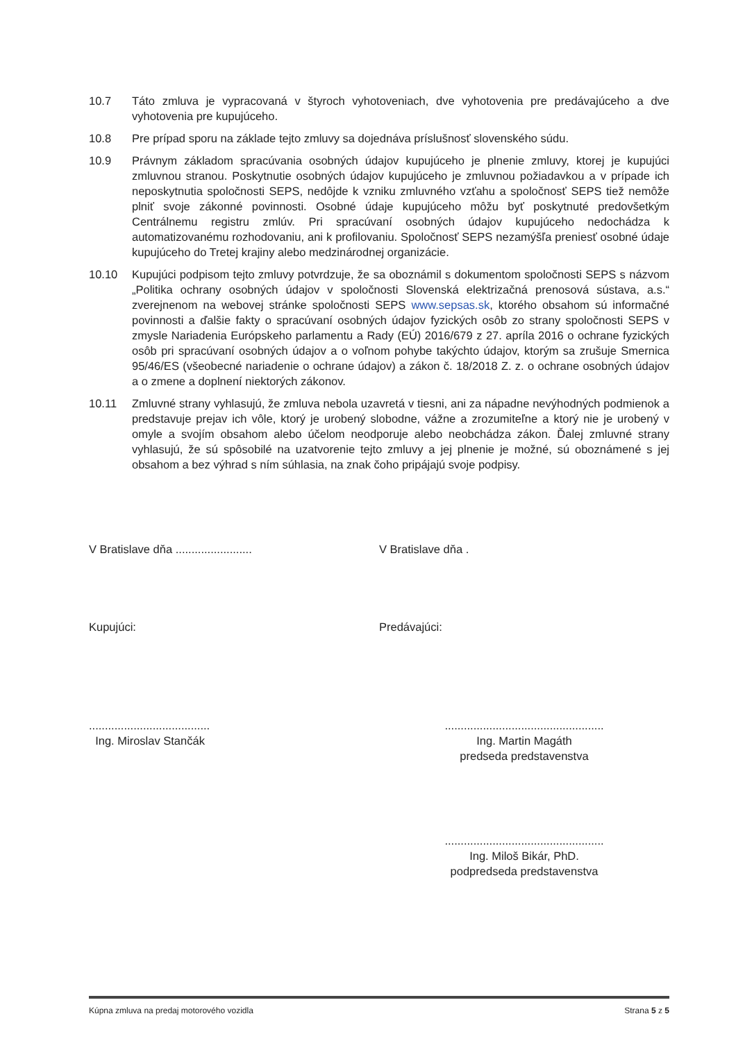10.7 Táto zmluva je vypracovaná v štyroch vyhotoveniach, dve vyhotovenia pre predávajúceho a dve vyhotovenia pre kupujúceho.
10.8 Pre prípad sporu na základe tejto zmluvy sa dojednáva príslušnosť slovenského súdu.
10.9 Právnym základom spracúvania osobných údajov kupujúceho je plnenie zmluvy, ktorej je kupujúci zmluvnou stranou. Poskytnutie osobných údajov kupujúceho je zmluvnou požiadavkou a v prípade ich neposkytnutia spoločnosti SEPS, nedôjde k vzniku zmluvného vzťahu a spoločnosť SEPS tiež nemôže plniť svoje zákonné povinnosti. Osobné údaje kupujúceho môžu byť poskytnuté predovšetkým Centrálnemu registru zmlúv. Pri spracúvaní osobných údajov kupujúceho nedochádza k automatizovanému rozhodovaniu, ani k profilovaniu. Spoločnosť SEPS nezamýšľa preniesť osobné údaje kupujúceho do Tretej krajiny alebo medzinárodnej organizácie.
10.10 Kupujúci podpisom tejto zmluvy potvrdzuje, že sa oboznámil s dokumentom spoločnosti SEPS s názvom „Politika ochrany osobných údajov v spoločnosti Slovenská elektrizačná prenosová sústava, a.s.“ zverejnenom na webovej stránke spoločnosti SEPS www.sepsas.sk, ktorého obsahom sú informačné povinnosti a ďalšie fakty o spracúvaní osobných údajov fyzických osôb zo strany spoločnosti SEPS v zmysle Nariadenia Európskeho parlamentu a Rady (EÚ) 2016/679 z 27. apríla 2016 o ochrane fyzických osôb pri spracúvaní osobných údajov a o voľnom pohybe takýchto údajov, ktorým sa zrušuje Smernica 95/46/ES (všeobecné nariadenie o ochrane údajov) a zákon č. 18/2018 Z. z. o ochrane osobných údajov a o zmene a doplnení niektorých zákonov.
10.11 Zmluvné strany vyhlasujú, že zmluva nebola uzavretá v tiesni, ani za nápadne nevýhodných podmienok a predstavuje prejav ich vôle, ktorý je urobený slobodne, vážne a zrozumiteľne a ktorý nie je urobený v omyle a svojím obsahom alebo účelom neodporuje alebo neobchádza zákon. Ďalej zmluvné strany vyhlasujú, že sú spôsobilé na uzatvorenie tejto zmluvy a jej plnenie je možné, sú oboznámené s jej obsahom a bez výhrad s ním súhlasia, na znak čoho pripájajú svoje podpisy.
V Bratislave dňa ........................
V Bratislave dňa .
Kupujúci: Predávajúci:
......................................
Ing. Miroslav Stančák
..................................................
Ing. Martin Magáth
predseda predstavenstva
..................................................
Ing. Miloš Bikár, PhD.
podpredseda predstavenstva
Kúpna zmluva na predaj motorového vozidla Strana 5 z 5